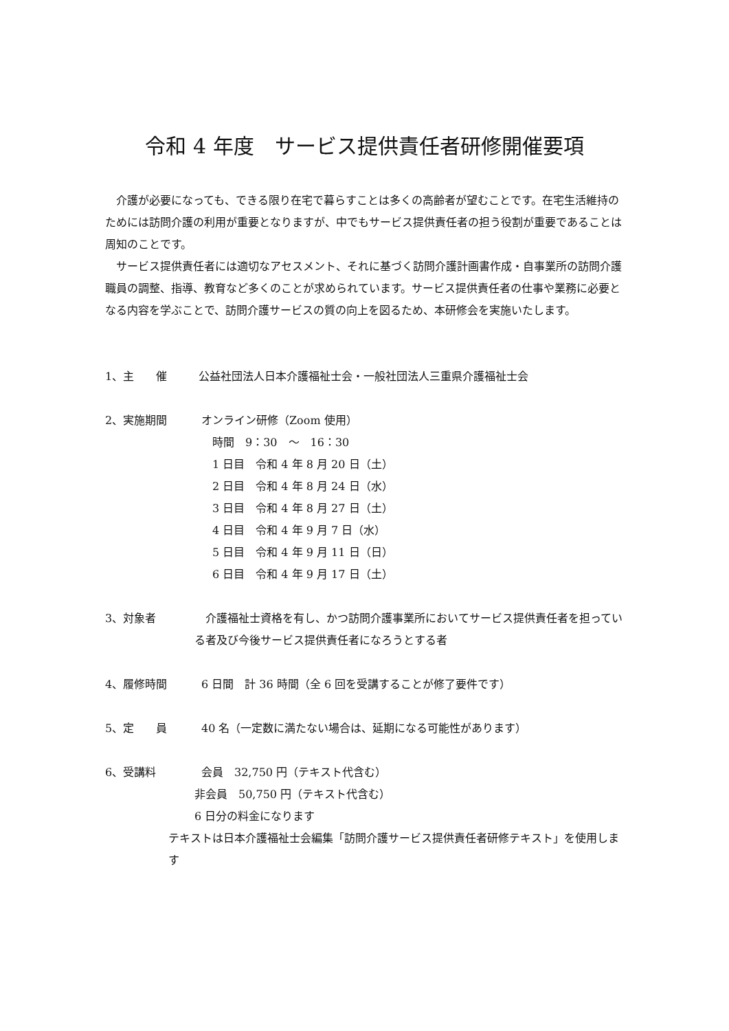令和 4 年度　サービス提供責任者研修開催要項
　介護が必要になっても、できる限り在宅で暮らすことは多くの高齢者が望むことです。在宅生活維持のためには訪問介護の利用が重要となりますが、中でもサービス提供責任者の担う役割が重要であることは周知のことです。
　サービス提供責任者には適切なアセスメント、それに基づく訪問介護計画書作成・自事業所の訪問介護職員の調整、指導、教育など多くのことが求められています。サービス提供責任者の仕事や業務に必要となる内容を学ぶことで、訪問介護サービスの質の向上を図るため、本研修会を実施いたします。
1、主　　催 　公益社団法人日本介護福祉士会・一般社団法人三重県介護福祉士会
2、実施期間 オンライン研修（Zoom 使用）
　時間　9：30　～　16：30
　1 日目　令和 4 年 8 月 20 日（土）
　2 日目　令和 4 年 8 月 24 日（水）
　3 日目　令和 4 年 8 月 27 日（土）
　4 日目　令和 4 年 9 月 7 日（水）
　5 日目　令和 4 年 9 月 11 日（日）
　6 日目　令和 4 年 9 月 17 日（土）
3、対象者 　介護福祉士資格を有し、かつ訪問介護事業所においてサービス提供責任者を担っている者及び今後サービス提供責任者になろうとする者
4、履修時間 6 日間　計 36 時間（全 6 回を受講することが修了要件です）
5、定　　員 40 名（一定数に満たない場合は、延期になる可能性があります）
6、受講料 会員　32,750 円（テキスト代含む）
非会員　50,750 円（テキスト代含む）
6 日分の料金になります
テキストは日本介護福祉士会編集「訪問介護サービス提供責任者研修テキスト」を使用します